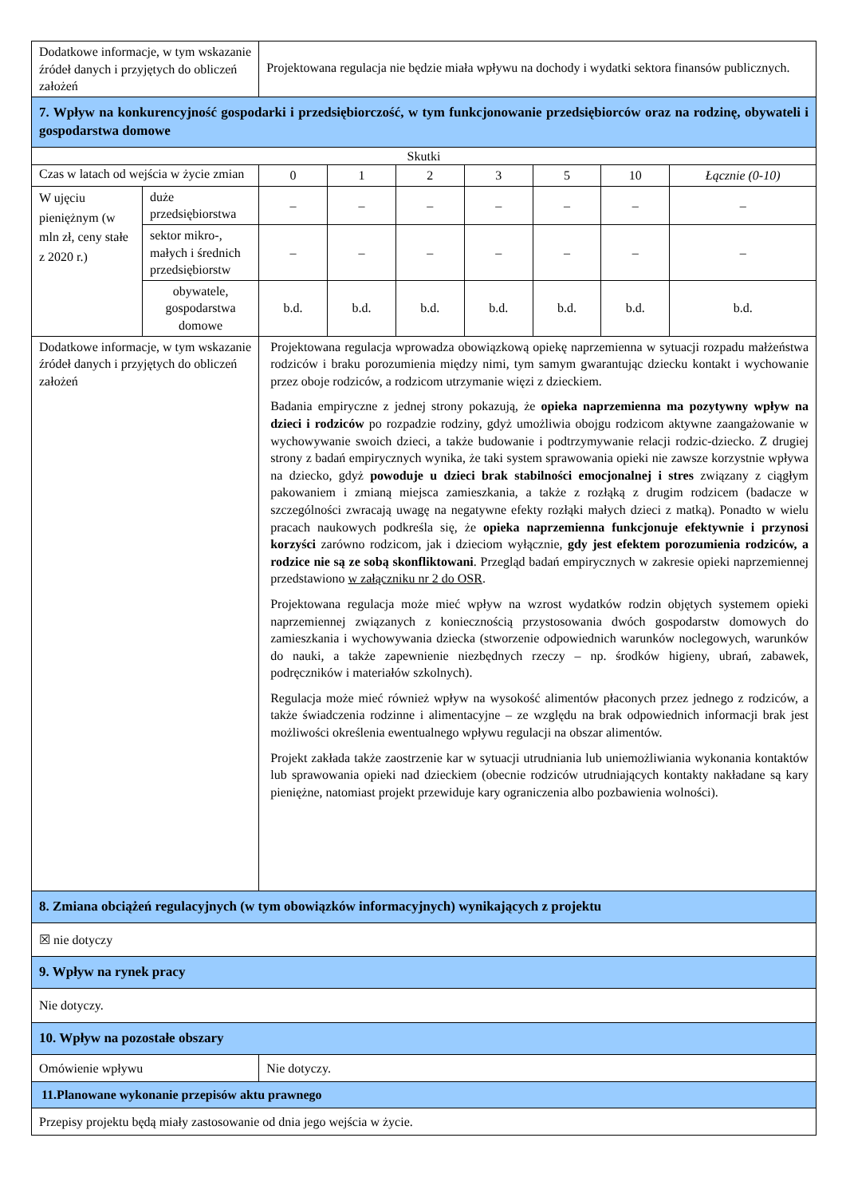| Dodatkowe informacje, w tym wskazanie źródeł danych i przyjętych do obliczeń założeń | | Projektowana regulacja nie będzie miała wpływu na dochody i wydatki sektora finansów publicznych. | | | | | | |
| 7. Wpływ na konkurencyjność gospodarki i przedsiębiorczość, w tym funkcjonowanie przedsiębiorców oraz na rodzinę, obywateli i gospodarstwa domowe | | | | | | | | |
| Skutki | | | | | | | | |
| Czas w latach od wejścia w życie zmian | | 0 | 1 | 2 | 3 | 5 | 10 | Łącznie (0-10) |
| W ujęciu pieniężnym (w mln zł, ceny stałe z 2020 r.) | duże przedsiębiorstwa | – | – | – | – | – | – | – |
| | sektor mikro-, małych i średnich przedsiębiorstw | – | – | – | – | – | – | – |
| | obywatele, gospodarstwa domowe | b.d. | b.d. | b.d. | b.d. | b.d. | b.d. | b.d. |
| Dodatkowe informacje, w tym wskazanie źródeł danych i przyjętych do obliczeń założeń | | Projektowana regulacja wprowadza obowiązkową opiekę naprzemienna w sytuacji rozpadu małżeństwa rodziców i braku porozumienia między nimi, tym samym gwarantując dziecku kontakt i wychowanie przez oboje rodziców, a rodzicom utrzymanie więzi z dzieckiem. Badania empiryczne z jednej strony pokazują, że opieka naprzemienna ma pozytywny wpływ na dzieci i rodziców po rozpadzie rodziny, gdyż umożliwia obojgu rodzicom aktywne zaangażowanie w wychowywanie swoich dzieci, a także budowanie i podtrzymywanie relacji rodzic-dziecko. Z drugiej strony z badań empirycznych wynika, że taki system sprawowania opieki nie zawsze korzystnie wpływa na dziecko, gdyż powoduje u dzieci brak stabilności emocjonalnej i stres związany z ciągłym pakowaniem i zmianą miejsca zamieszkania, a także z rozłąką z drugim rodzicem (badacze w szczególności zwracają uwagę na negatywne efekty rozłąki małych dzieci z matką). Ponadto w wielu pracach naukowych podkreśla się, że opieka naprzemienna funkcjonuje efektywnie i przynosi korzyści zarówno rodzicom, jak i dzieciom wyłącznie, gdy jest efektem porozumienia rodziców, a rodzice nie są ze sobą skonfliktowani . Przegląd badań empirycznych w zakresie opieki naprzemiennej przedstawiono w załączniku nr 2 do OSR . Projektowana regulacja może mieć wpływ na wzrost wydatków rodzin objętych systemem opieki naprzemiennej związanych z koniecznością przystosowania dwóch gospodarstw domowych do zamieszkania i wychowywania dziecka (stworzenie odpowiednich warunków noclegowych, warunków do nauki, a także zapewnienie niezbędnych rzeczy – np. środków higieny, ubrań, zabawek, podręczników i materiałów szkolnych). Regulacja może mieć również wpływ na wysokość alimentów płaconych przez jednego z rodziców, a także świadczenia rodzinne i alimentacyjne – ze względu na brak odpowiednich informacji brak jest możliwości określenia ewentualnego wpływu regulacji na obszar alimentów. Projekt zakłada także zaostrzenie kar w sytuacji utrudniania lub uniemożliwiania wykonania kontaktów lub sprawowania opieki nad dzieckiem (obecnie rodziców utrudniających kontakty nakładane są kary pieniężne, natomiast projekt przewiduje kary ograniczenia albo pozbawienia wolności). | | | | | | |
| 8. Zmiana obciążeń regulacyjnych (w tym obowiązków informacyjnych) wynikających z projektu | | | | | | | | |
| ☒ nie dotyczy | | | | | | | | |
| 9. Wpływ na rynek pracy | | | | | | | | |
| Nie dotyczy. | | | | | | | | |
| 10. Wpływ na pozostałe obszary | | | | | | | | |
| Omówienie wpływu | | Nie dotyczy. | | | | | | |
| 11.Planowane wykonanie przepisów aktu prawnego | | | | | | | | |
| Przepisy projektu będą miały zastosowanie od dnia jego wejścia w życie. | | | | | | | | |